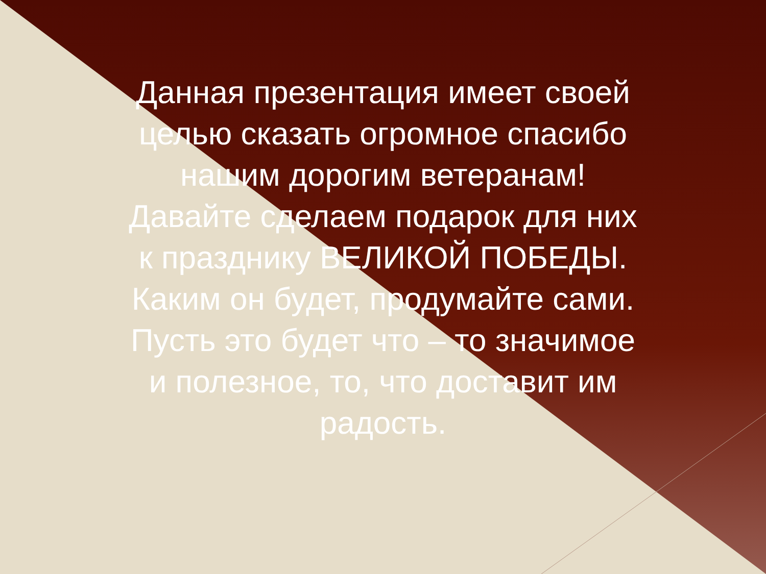Данная презентация имеет своей целью сказать огромное спасибо нашим дорогим ветеранам!
Давайте сделаем подарок для них к празднику ВЕЛИКОЙ ПОБЕДЫ.
Каким он будет, продумайте сами.
Пусть это будет что – то значимое и полезное, то, что доставит им радость.